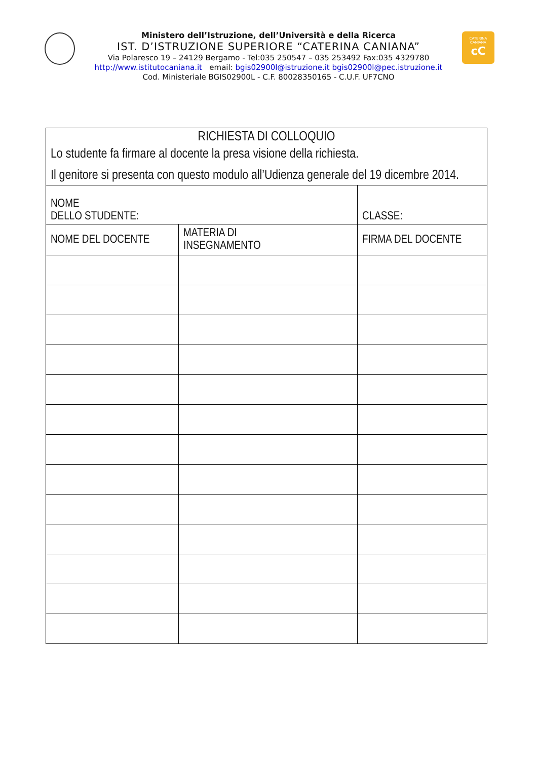CATERINA
CANIANA
cC
Ministero dell’Istruzione, dell’Università e della Ricerca
IST. D’ISTRUZIONE SUPERIORE “CATERINA CANIANA”
Via Polaresco 19 – 24129 Bergamo - Tel:035 250547 – 035 253492 Fax:035 4329780
http://www.istitutocaniana.it email: bgis02900l@istruzione.it bgis02900l@pec.istruzione.it
Cod. Ministeriale BGIS02900L - C.F. 80028350165 - C.U.F. UF7CNO
| RICHIESTA DI COLLOQUIO Lo studente fa firmare al docente la presa visione della richiesta. Il genitore si presenta con questo modulo all’Udienza generale del 19 dicembre 2014. | | |
| NOME DELLO STUDENTE: | | CLASSE: |
| NOME DEL DOCENTE | MATERIA DI INSEGNAMENTO | FIRMA DEL DOCENTE |